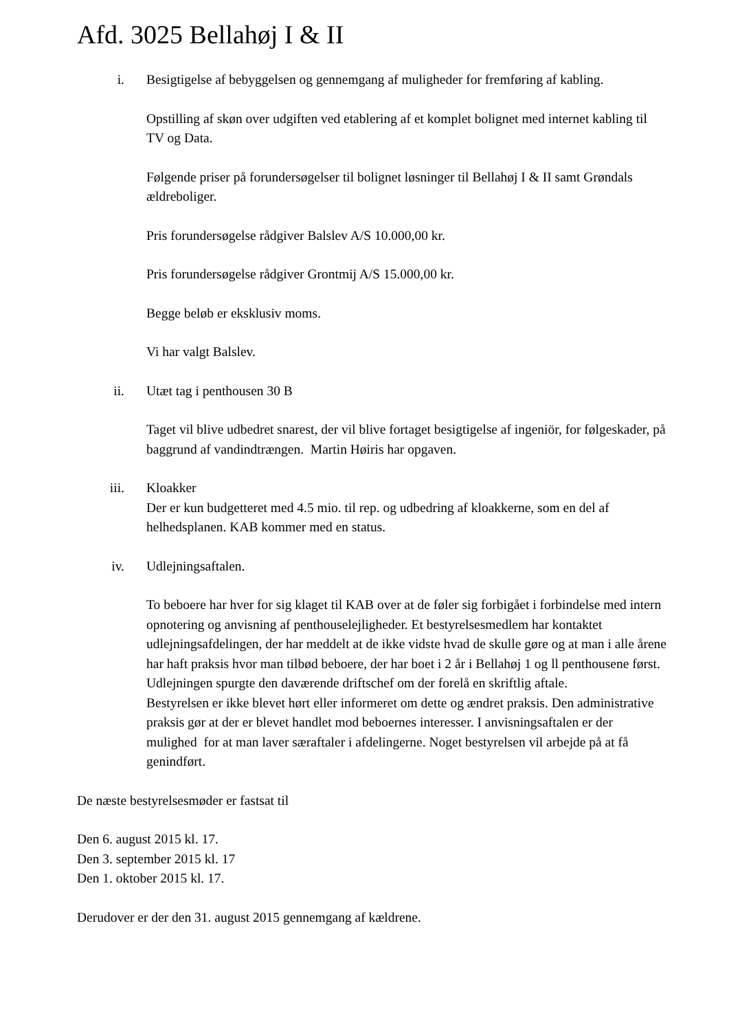Afd. 3025 Bellahøj I & II
i. Besigtigelse af bebyggelsen og gennemgang af muligheder for fremføring af kabling.
Opstilling af skøn over udgiften ved etablering af et komplet bolignet med internet kabling til TV og Data.
Følgende priser på forundersøgelser til bolignet løsninger til Bellahøj I & II samt Grøndals ældreboliger.
Pris forundersøgelse rådgiver Balslev A/S 10.000,00 kr.
Pris forundersøgelse rådgiver Grontmij A/S 15.000,00 kr.
Begge beløb er eksklusiv moms.
Vi har valgt Balslev.
ii. Utæt tag i penthousen 30 B
Taget vil blive udbedret snarest, der vil blive fortaget besigtigelse af ingeniör, for følgeskader, på baggrund af vandindtrængen. Martin Høiris har opgaven.
iii. Kloakker
Der er kun budgetteret med 4.5 mio. til rep. og udbedring af kloakkerne, som en del af helhedsplanen. KAB kommer med en status.
iv. Udlejningsaftalen.
To beboere har hver for sig klaget til KAB over at de føler sig forbigået i forbindelse med intern opnotering og anvisning af penthouselejligheder. Et bestyrelsesmedlem har kontaktet udlejningsafdelingen, der har meddelt at de ikke vidste hvad de skulle gøre og at man i alle årene har haft praksis hvor man tilbød beboere, der har boet i 2 år i Bellahøj 1 og ll penthousene først. Udlejningen spurgte den daværende driftschef om der forelå en skriftlig aftale.
Bestyrelsen er ikke blevet hørt eller informeret om dette og ændret praksis. Den administrative praksis gør at der er blevet handlet mod beboernes interesser. I anvisningsaftalen er der mulighed for at man laver særaftaler i afdelingerne. Noget bestyrelsen vil arbejde på at få genindført.
De næste bestyrelsesmøder er fastsat til
Den 6. august 2015 kl. 17.
Den 3. september 2015 kl. 17
Den 1. oktober 2015 kl. 17.
Derudover er der den 31. august 2015 gennemgang af kældrene.